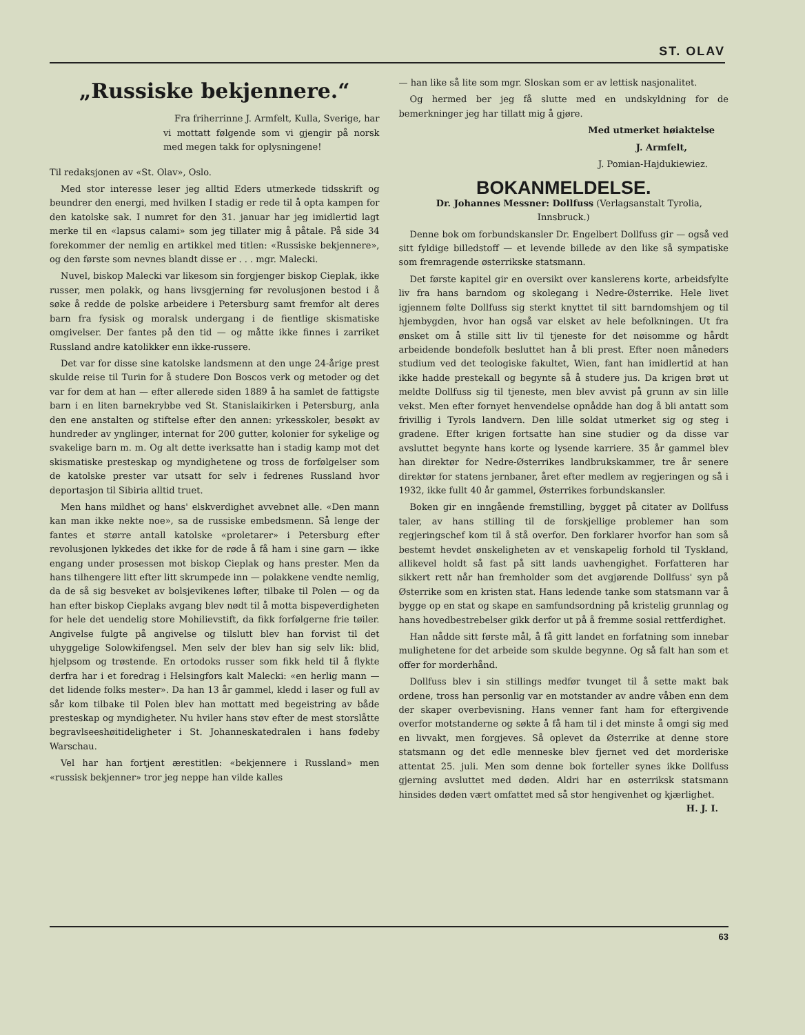ST. OLAV
„Russiske bekjennere.“
Fra friherrinne J. Armfelt, Kulla, Sverige, har vi mottatt følgende som vi gjengir på norsk med megen takk for oplysningene!
Til redaksjonen av «St. Olav», Oslo.
Med stor interesse leser jeg alltid Eders utmerkede tidsskrift og beundrer den energi, med hvilken I stadig er rede til å opta kampen for den katolske sak. I numret for den 31. januar har jeg imidlertid lagt merke til en «lapsus calami» som jeg tillater mig å påtale. På side 34 forekommer der nemlig en artikkel med titlen: «Russiske bekjennere», og den første som nevnes blandt disse er . . . mgr. Malecki.
Nuvel, biskop Malecki var likesom sin forgjenger biskop Cieplak, ikke russer, men polakk, og hans livsgjerning før revolusjonen bestod i å søke å redde de polske arbeidere i Petersburg samt fremfor alt deres barn fra fysisk og moralsk undergang i de fientlige skismatiske omgivelser. Der fantes på den tid — og måtte ikke finnes i zarriket Russland andre katolikker enn ikke-russere.
Det var for disse sine katolske landsmenn at den unge 24-årige prest skulde reise til Turin for å studere Don Boscos verk og metoder og det var for dem at han — efter allerede siden 1889 å ha samlet de fattigste barn i en liten barnekrybbe ved St. Stanislaikirken i Petersburg, anla den ene anstalten og stiftelse efter den annen: yrkesskoler, besøkt av hundreder av ynglinger, internat for 200 gutter, kolonier for sykelige og svakelige barn m. m. Og alt dette iverksatte han i stadig kamp mot det skismatiske presteskap og myndighetene og tross de forfølgelser som de katolske prester var utsatt for selv i fedrenes Russland hvor deportasjon til Sibiria alltid truet.
Men hans mildhet og hans' elskverdighet avvebnet alle. «Den mann kan man ikke nekte noe», sa de russiske embedsmenn. Så lenge der fantes et større antall katolske «proletarer» i Petersburg efter revolusjonen lykkedes det ikke for de røde å få ham i sine garn — ikke engang under prosessen mot biskop Cieplak og hans prester. Men da hans tilhengere litt efter litt skrumpede inn — polakkene vendte nemlig, da de så sig besveket av bolsjevikenes løfter, tilbake til Polen — og da han efter biskop Cieplaks avgang blev nødt til å motta bispeverdigheten for hele det uendelig store Mohilievstift, da fikk forfølgerne frie tøiler. Angivelse fulgte på angivelse og tilslutt blev han forvist til det uhyggelige Solowkifengsel. Men selv der blev han sig selv lik: blid, hjelpsom og trøstende. En ortodoks russer som fikk held til å flykte derfra har i et foredrag i Helsingfors kalt Malecki: «en herlig mann — det lidende folks mester». Da han 13 år gammel, kledd i laser og full av sår kom tilbake til Polen blev han mottatt med begeistring av både presteskap og myndigheter. Nu hviler hans støv efter de mest storslåtte begravlseeshøitideligheter i St. Johanneskatedralen i hans fødeby Warschau.
Vel har han fortjent ærestitlen: «bekjennere i Russland» men «russisk bekjenner» tror jeg neppe han vilde kalles
— han like så lite som mgr. Sloskan som er av lettisk nasjonalitet.
Og hermed ber jeg få slutte med en undskyldning for de bemerkninger jeg har tillatt mig å gjøre.
Med utmerket høiaktelse
J. Armfelt,
J. Pomian-Hajdukiewiez.
BOKANMELDELSE.
Dr. Johannes Messner: Dollfuss (Verlagsanstalt Tyrolia, Innsbruck.)
Denne bok om forbundskansler Dr. Engelbert Dollfuss gir — også ved sitt fyldige billedstoff — et levende billede av den like så sympatiske som fremragende østerrikske statsmann.
Det første kapitel gir en oversikt over kanslerens korte, arbeidsfylte liv fra hans barndom og skolegang i Nedre-Østerrike. Hele livet igjennem følte Dollfuss sig sterkt knyttet til sitt barndomshjem og til hjembygden, hvor han også var elsket av hele befolkningen. Ut fra ønsket om å stille sitt liv til tjeneste for det nøisomme og hårdt arbeidende bondefolk besluttet han å bli prest. Efter noen måneders studium ved det teologiske fakultet, Wien, fant han imidlertid at han ikke hadde prestekall og begynte så å studere jus. Da krigen brøt ut meldte Dollfuss sig til tjeneste, men blev avvist på grunn av sin lille vekst. Men efter fornyet henvendelse opnådde han dog å bli antatt som frivillig i Tyrols landvern. Den lille soldat utmerket sig og steg i gradene. Efter krigen fortsatte han sine studier og da disse var avsluttet begynte hans korte og lysende karriere. 35 år gammel blev han direktør for Nedre-Østerrikes landbrukskammer, tre år senere direktør for statens jernbaner, året efter medlem av regjeringen og så i 1932, ikke fullt 40 år gammel, Østerrikes forbundskansler.
Boken gir en inngående fremstilling, bygget på citater av Dollfuss taler, av hans stilling til de forskjellige problemer han som regjeringschef kom til å stå overfor. Den forklarer hvorfor han som så bestemt hevdet ønskeligheten av et venskapelig forhold til Tyskland, allikevel holdt så fast på sitt lands uavhengighet. Forfatteren har sikkert rett når han fremholder som det avgjørende Dollfuss' syn på Østerrike som en kristen stat. Hans ledende tanke som statsmann var å bygge op en stat og skape en samfundsordning på kristelig grunnlag og hans hovedbestrebelser gikk derfor ut på å fremme sosial rettferdighet.
Han nådde sitt første mål, å få gitt landet en forfatning som innebar mulighetene for det arbeide som skulde begynne. Og så falt han som et offer for morderhånd.
Dollfuss blev i sin stillings medfør tvunget til å sette makt bak ordene, tross han personlig var en motstander av andre våben enn dem der skaper overbevisning. Hans venner fant ham for eftergivende overfor motstanderne og søkte å få ham til i det minste å omgi sig med en livvakt, men forgjeves. Så oplevet da Østerrike at denne store statsmann og det edle menneske blev fjernet ved det morderiske attentat 25. juli. Men som denne bok forteller synes ikke Dollfuss gjerning avsluttet med døden. Aldri har en østerriksk statsmann hinsides døden vært omfattet med så stor hengivenhet og kjærlighet. H. J. I.
63